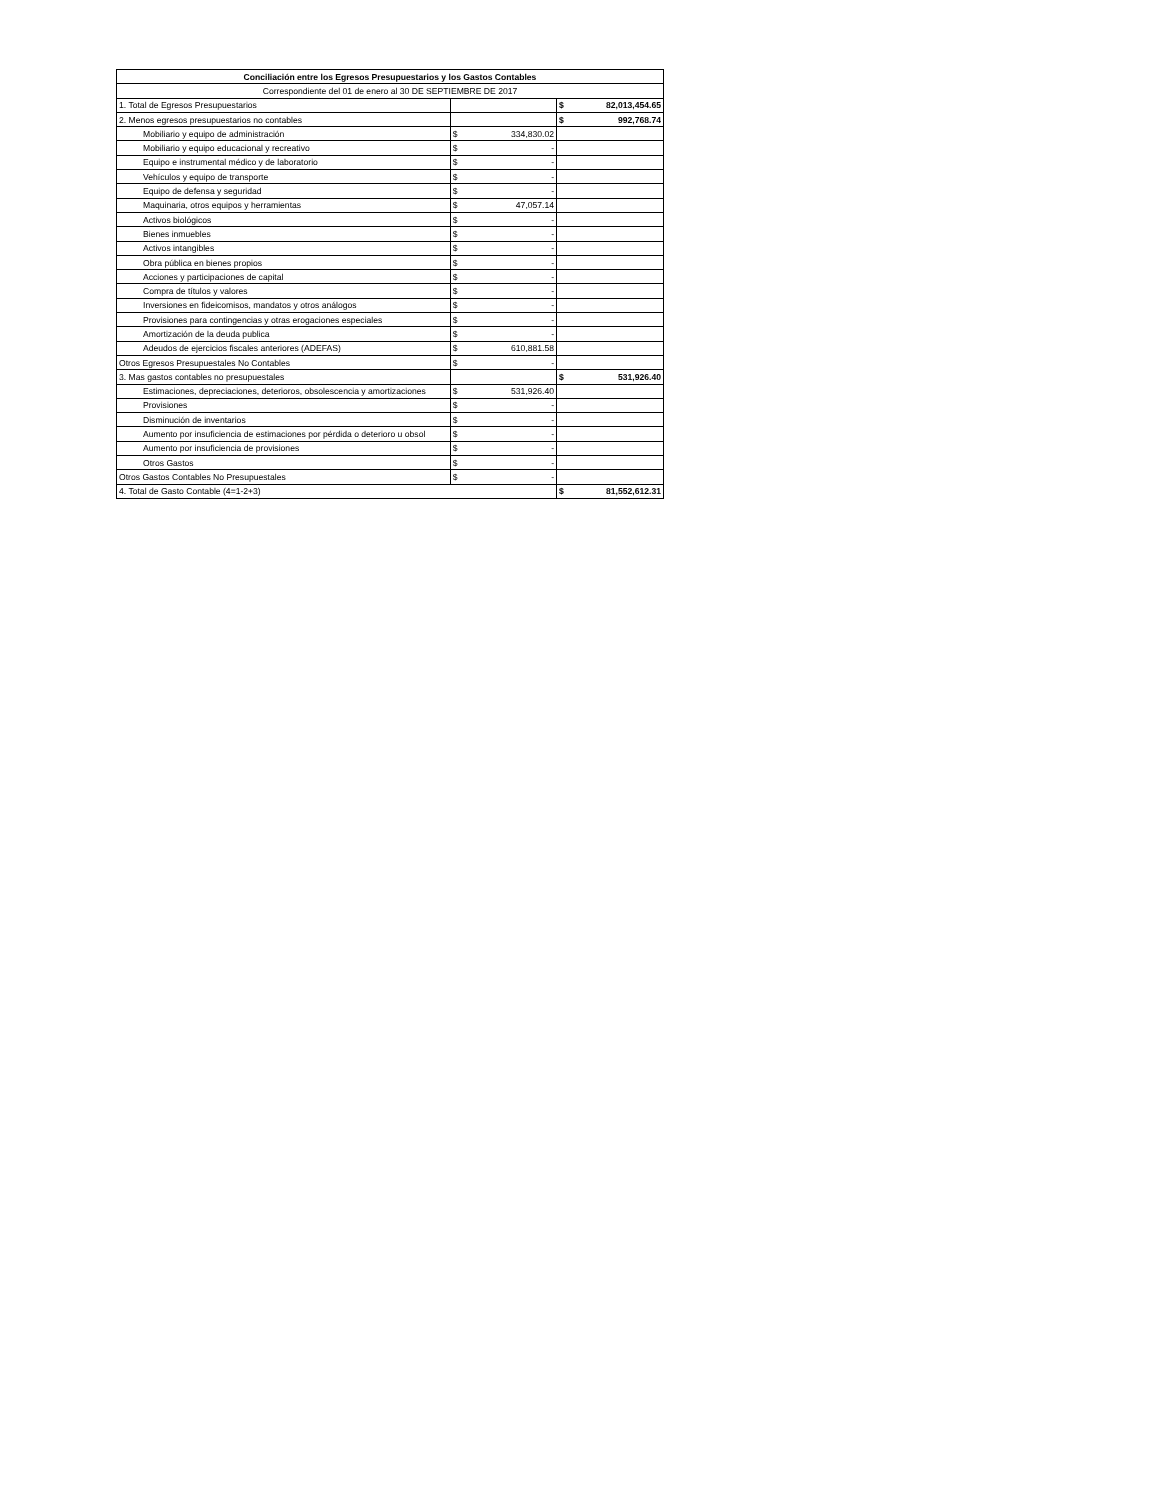| Conciliación entre los Egresos Presupuestarios y los Gastos Contables | | | | |
| --- | --- | --- | --- | --- |
| Correspondiente del 01 de enero al 30 DE SEPTIEMBRE DE 2017 | | | | |
| 1. Total de Egresos Presupuestarios | | | $ | 82,013,454.65 |
| 2. Menos egresos presupuestarios no contables | | | $ | 992,768.74 |
| Mobiliario y equipo de administración | $ | 334,830.02 | | |
| Mobiliario y equipo educacional y recreativo | $ | - | | |
| Equipo e instrumental médico y de laboratorio | $ | - | | |
| Vehículos y equipo de transporte | $ | - | | |
| Equipo de defensa y seguridad | $ | - | | |
| Maquinaria, otros equipos y herramientas | $ | 47,057.14 | | |
| Activos biológicos | $ | - | | |
| Bienes inmuebles | $ | - | | |
| Activos intangibles | $ | - | | |
| Obra pública en bienes propios | $ | - | | |
| Acciones y participaciones de capital | $ | - | | |
| Compra de títulos y valores | $ | - | | |
| Inversiones en fideicomisos, mandatos y otros análogos | $ | - | | |
| Provisiones para contingencias y otras erogaciones especiales | $ | - | | |
| Amortización de la deuda publica | $ | - | | |
| Adeudos de ejercicios fiscales anteriores (ADEFAS) | $ | 610,881.58 | | |
| Otros Egresos Presupuestales No Contables | $ | - | | |
| 3. Mas gastos contables no presupuestales | | | $ | 531,926.40 |
| Estimaciones, depreciaciones, deterioros, obsolescencia y amortizaciones | $ | 531,926.40 | | |
| Provisiones | $ | - | | |
| Disminución de inventarios | $ | - | | |
| Aumento por insuficiencia de estimaciones por pérdida o deterioro u obsol | $ | - | | |
| Aumento por insuficiencia de provisiones | $ | - | | |
| Otros Gastos | $ | - | | |
| Otros Gastos Contables No Presupuestales | $ | - | | |
| 4. Total de Gasto Contable (4=1-2+3) | | | $ | 81,552,612.31 |